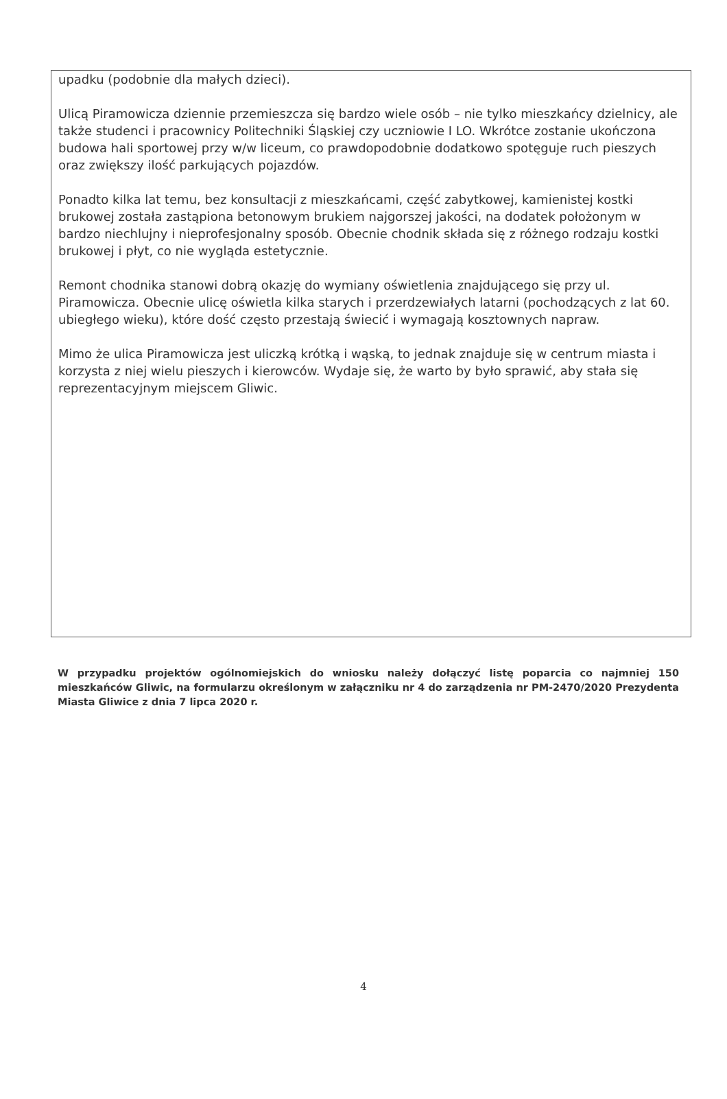upadku (podobnie dla małych dzieci).
Ulicą Piramowicza dziennie przemieszcza się bardzo wiele osób – nie tylko mieszkańcy dzielnicy, ale także studenci i pracownicy Politechniki Śląskiej czy uczniowie I LO. Wkrótce zostanie ukończona budowa hali sportowej przy w/w liceum, co prawdopodobnie dodatkowo spotęguje ruch pieszych oraz zwiększy ilość parkujących pojazdów.
Ponadto kilka lat temu, bez konsultacji z mieszkańcami, część zabytkowej, kamienistej kostki brukowej została zastąpiona betonowym brukiem najgorszej jakości, na dodatek położonym w bardzo niechlujny i nieprofesjonalny sposób. Obecnie chodnik składa się z różnego rodzaju kostki brukowej i płyt, co nie wygląda estetycznie.
Remont chodnika stanowi dobrą okazję do wymiany oświetlenia znajdującego się przy ul. Piramowicza. Obecnie ulicę oświetla kilka starych i przerdzewiałych latarni (pochodzących z lat 60. ubiegłego wieku), które dość często przestają świecić i wymagają kosztownych napraw.
Mimo że ulica Piramowicza jest uliczką krótką i wąską, to jednak znajduje się w centrum miasta i korzysta z niej wielu pieszych i kierowców. Wydaje się, że warto by było sprawić, aby stała się reprezentacyjnym miejscem Gliwic.
W przypadku projektów ogólnomiejskich do wniosku należy dołączyć listę poparcia co najmniej 150 mieszkańców Gliwic, na formularzu określonym w załączniku nr 4 do zarządzenia nr PM-2470/2020 Prezydenta Miasta Gliwice z dnia 7 lipca 2020 r.
4